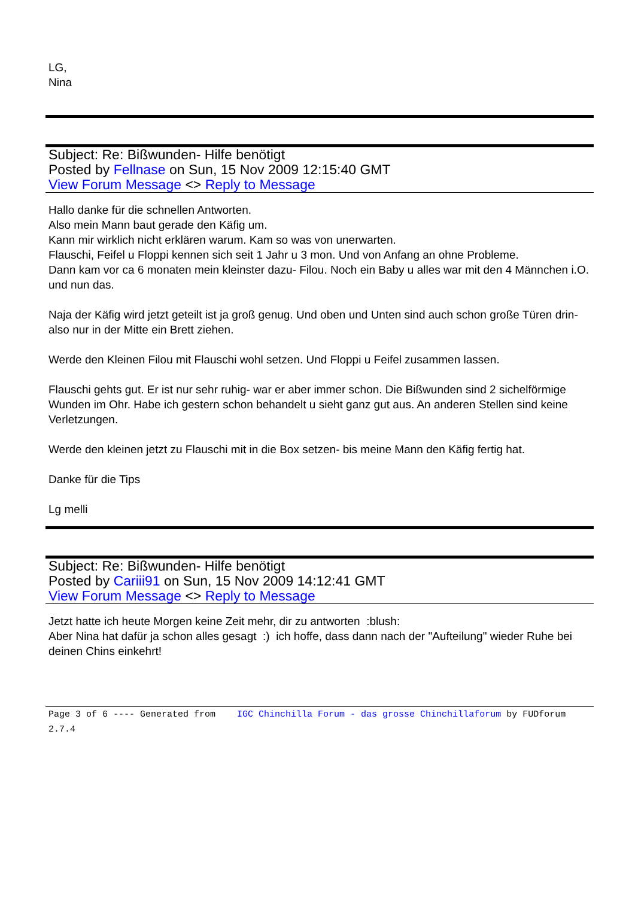LG,
Nina
Subject: Re: Bißwunden- Hilfe benötigt
Posted by Fellnase on Sun, 15 Nov 2009 12:15:40 GMT
View Forum Message <> Reply to Message
Hallo danke für die schnellen Antworten.
Also mein Mann baut gerade den Käfig um.
Kann mir wirklich nicht erklären warum. Kam so was von unerwarten.
Flauschi, Feifel u Floppi kennen sich seit 1 Jahr u 3 mon. Und von Anfang an ohne Probleme.
Dann kam vor ca 6 monaten mein kleinster dazu- Filou. Noch ein Baby u alles war mit den 4 Männchen i.O. und nun das.
Naja der Käfig wird jetzt geteilt ist ja groß genug. Und oben und Unten sind auch schon große Türen drin- also nur in der Mitte ein Brett ziehen.
Werde den Kleinen Filou mit Flauschi wohl setzen. Und Floppi u Feifel zusammen lassen.
Flauschi gehts gut. Er ist nur sehr ruhig- war er aber immer schon. Die Bißwunden sind 2 sichelförmige Wunden im Ohr. Habe ich gestern schon behandelt u sieht ganz gut aus. An anderen Stellen sind keine Verletzungen.
Werde den kleinen jetzt zu Flauschi mit in die Box setzen- bis meine Mann den Käfig fertig hat.
Danke für die Tips
Lg melli
Subject: Re: Bißwunden- Hilfe benötigt
Posted by Cariii91 on Sun, 15 Nov 2009 14:12:41 GMT
View Forum Message <> Reply to Message
Jetzt hatte ich heute Morgen keine Zeit mehr, dir zu antworten :blush:
Aber Nina hat dafür ja schon alles gesagt :) ich hoffe, dass dann nach der "Aufteilung" wieder Ruhe bei deinen Chins einkehrt!
Page 3 of 6 ---- Generated from IGC Chinchilla Forum - das grosse Chinchillaforum by FUDforum 2.7.4